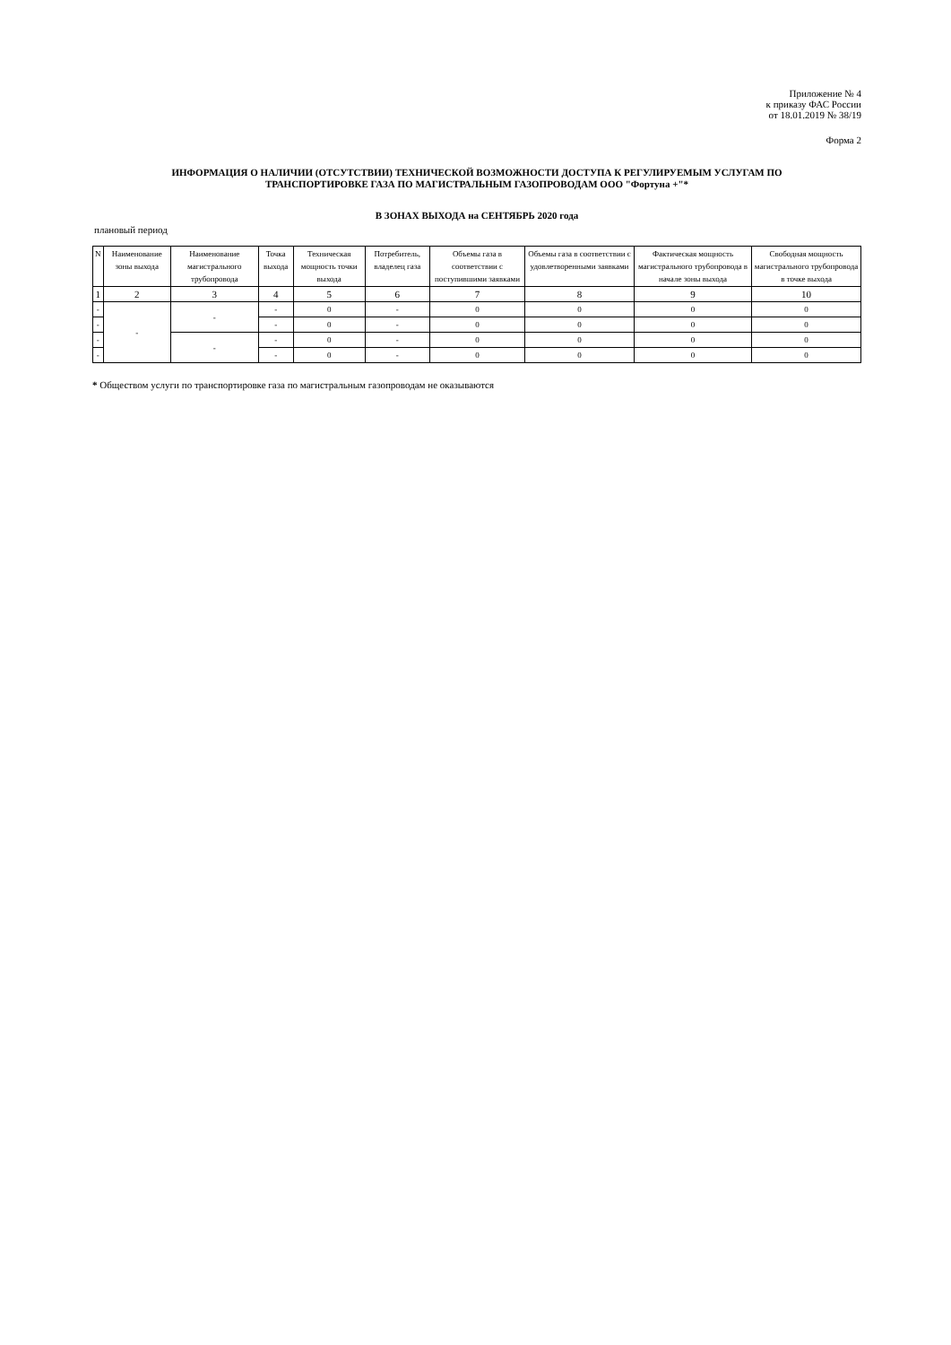Приложение № 4
к приказу ФАС России
от 18.01.2019 № 38/19
Форма 2
ИНФОРМАЦИЯ О НАЛИЧИИ (ОТСУТСТВИИ) ТЕХНИЧЕСКОЙ ВОЗМОЖНОСТИ ДОСТУПА К РЕГУЛИРУЕМЫМ УСЛУГАМ ПО
ТРАНСПОРТИРОВКЕ ГАЗА ПО МАГИСТРАЛЬНЫМ ГАЗОПРОВОДАМ ООО "Фортуна +"*
В ЗОНАХ ВЫХОДА на СЕНТЯБРЬ 2020 года
плановый период
| N | Наименование зоны выхода | Наименование магистрального трубопровода | Точка выхода | Техническая мощность точки выхода | Потребитель, владелец газа | Объемы газа в соответствии с поступившими заявками | Объемы газа в соответствии с удовлетворенными заявками | Фактическая мощность магистрального трубопровода в начале зоны выхода | Свободная мощность магистрального трубопровода в точке выхода |
| --- | --- | --- | --- | --- | --- | --- | --- | --- | --- |
| 1 | 2 | 3 | 4 | 5 | 6 | 7 | 8 | 9 | 10 |
| - | - | - | - | 0 | - | 0 | 0 | 0 | 0 |
| - | | | - | 0 | - | 0 | 0 | 0 | 0 |
| - | | - | - | 0 | - | 0 | 0 | 0 | 0 |
| - | | | - | 0 | - | 0 | 0 | 0 | 0 |
* Обществом услуги по транспортировке газа по магистральным газопроводам не оказываются